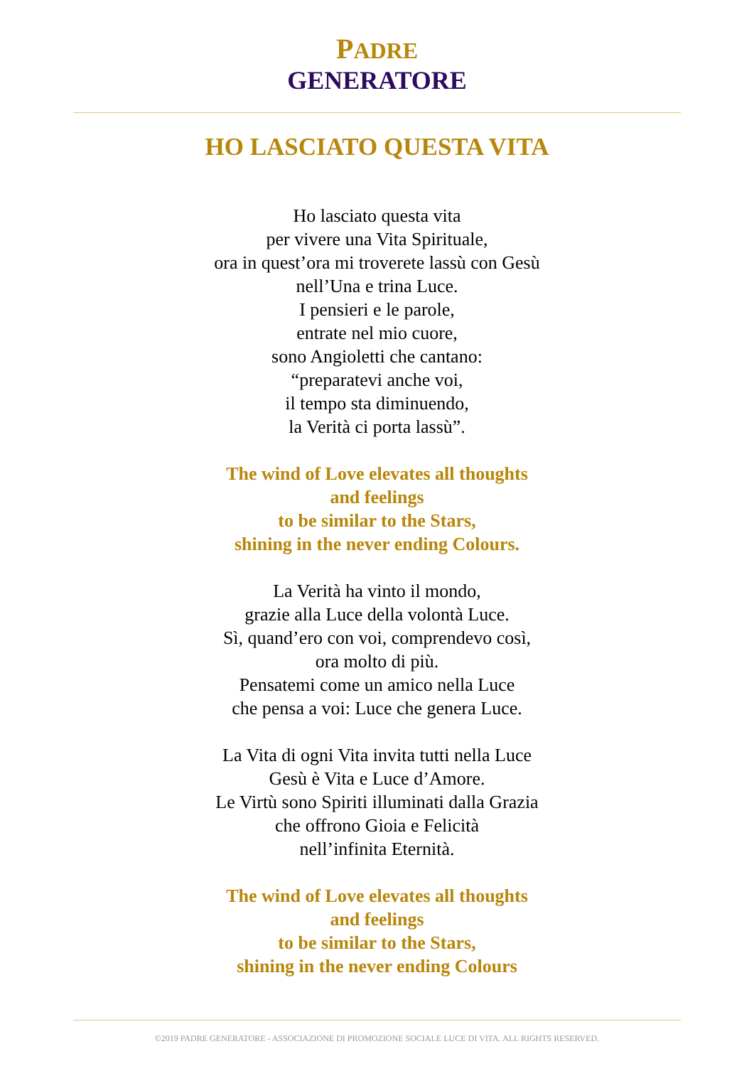PADRE
GENERATORE
HO LASCIATO QUESTA VITA
Ho lasciato questa vita
per vivere una Vita Spirituale,
ora in quest’ora mi troverete lassù con Gesù
nell’Una e trina Luce.
I pensieri e le parole,
entrate nel mio cuore,
sono Angioletti che cantano:
“preparatevi anche voi,
il tempo sta diminuendo,
la Verità ci porta lassù”.
The wind of Love elevates all thoughts
and feelings
to be similar to the Stars,
shining in the never ending Colours.
La Verità ha vinto il mondo,
grazie alla Luce della volontà Luce.
Sì, quand’ero con voi, comprendevo così,
ora molto di più.
Pensatemi come un amico nella Luce
che pensa a voi: Luce che genera Luce.
La Vita di ogni Vita invita tutti nella Luce
Gesù è Vita e Luce d’Amore.
Le Virtù sono Spiriti illuminati dalla Grazia
che offrono Gioia e Felicità
nell’infinita Eternità.
The wind of Love elevates all thoughts
and feelings
to be similar to the Stars,
shining in the never ending Colours
©2019 PADRE GENERATORE - ASSOCIAZIONE DI PROMOZIONE SOCIALE LUCE DI VITA. ALL RIGHTS RESERVED.